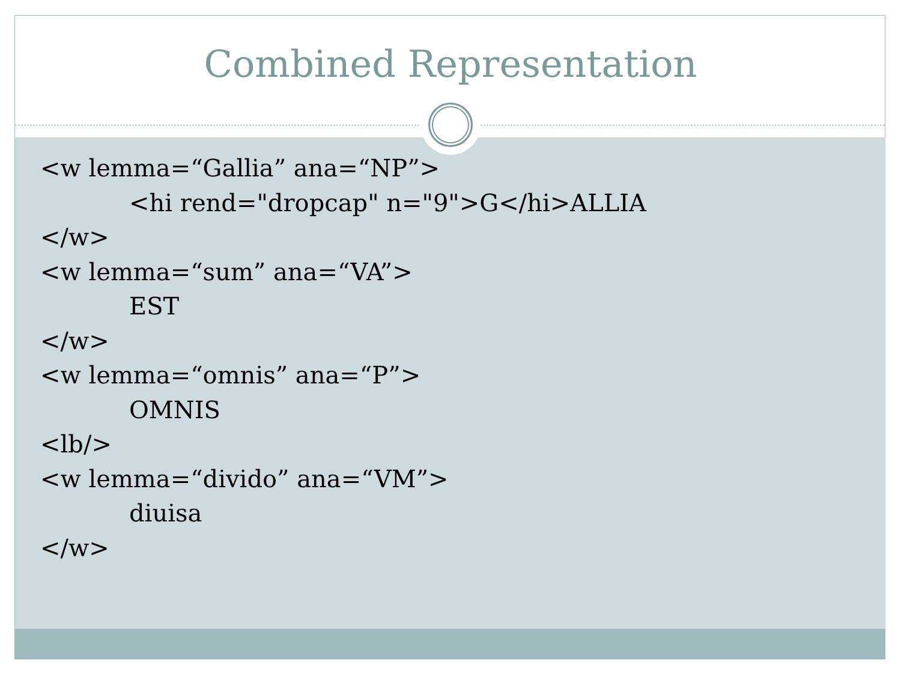Combined Representation
<w lemma=“Gallia” ana=“NP”>
<hi rend="dropcap" n="9">G</hi>ALLIA
</w>
<w lemma=“sum” ana=“VA”>
EST
</w>
<w lemma=“omnis” ana=“P”>
OMNIS
<lb/>
<w lemma=“divido” ana=“VM”>
diuisa
</w>